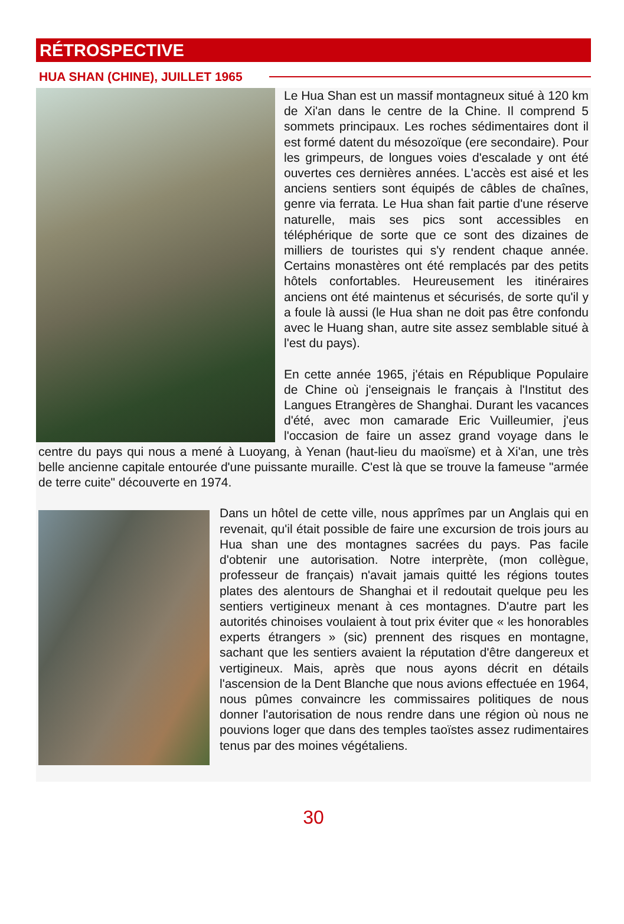RÉTROSPECTIVE
HUA SHAN (CHINE), JUILLET 1965
Le Hua Shan est un massif montagneux situé à 120 km de Xi'an dans le centre de la Chine. Il comprend 5 sommets principaux. Les roches sédimentaires dont il est formé datent du mésozoïque (ere secondaire). Pour les grimpeurs, de longues voies d'escalade y ont été ouvertes ces dernières années. L'accès est aisé et les anciens sentiers sont équipés de câbles de chaînes, genre via ferrata. Le Hua shan fait partie d'une réserve naturelle, mais ses pics sont accessibles en téléphérique de sorte que ce sont des dizaines de milliers de touristes qui s'y rendent chaque année. Certains monastères ont été remplacés par des petits hôtels confortables. Heureusement les itinéraires anciens ont été maintenus et sécurisés, de sorte qu'il y a foule là aussi (le Hua shan ne doit pas être confondu avec le Huang shan, autre site assez semblable situé à l'est du pays).
En cette année 1965, j'étais en République Populaire de Chine où j'enseignais le français à l'Institut des Langues Etrangères de Shanghai. Durant les vacances d'été, avec mon camarade Eric Vuilleumier, j'eus l'occasion de faire un assez grand voyage dans le centre du pays qui nous a mené à Luoyang, à Yenan (haut-lieu du maoïsme) et à Xi'an, une très belle ancienne capitale entourée d'une puissante muraille. C'est là que se trouve la fameuse "armée de terre cuite" découverte en 1974.
Dans un hôtel de cette ville, nous apprîmes par un Anglais qui en revenait, qu'il était possible de faire une excursion de trois jours au Hua shan une des montagnes sacrées du pays. Pas facile d'obtenir une autorisation. Notre interprète, (mon collègue, professeur de français) n'avait jamais quitté les régions toutes plates des alentours de Shanghai et il redoutait quelque peu les sentiers vertigineux menant à ces montagnes. D'autre part les autorités chinoises voulaient à tout prix éviter que « les honorables experts étrangers » (sic) prennent des risques en montagne, sachant que les sentiers avaient la réputation d'être dangereux et vertigineux. Mais, après que nous ayons décrit en détails l'ascension de la Dent Blanche que nous avions effectuée en 1964, nous pûmes convaincre les commissaires politiques de nous donner l'autorisation de nous rendre dans une région où nous ne pouvions loger que dans des temples taoïstes assez rudimentaires tenus par des moines végétaliens.
30